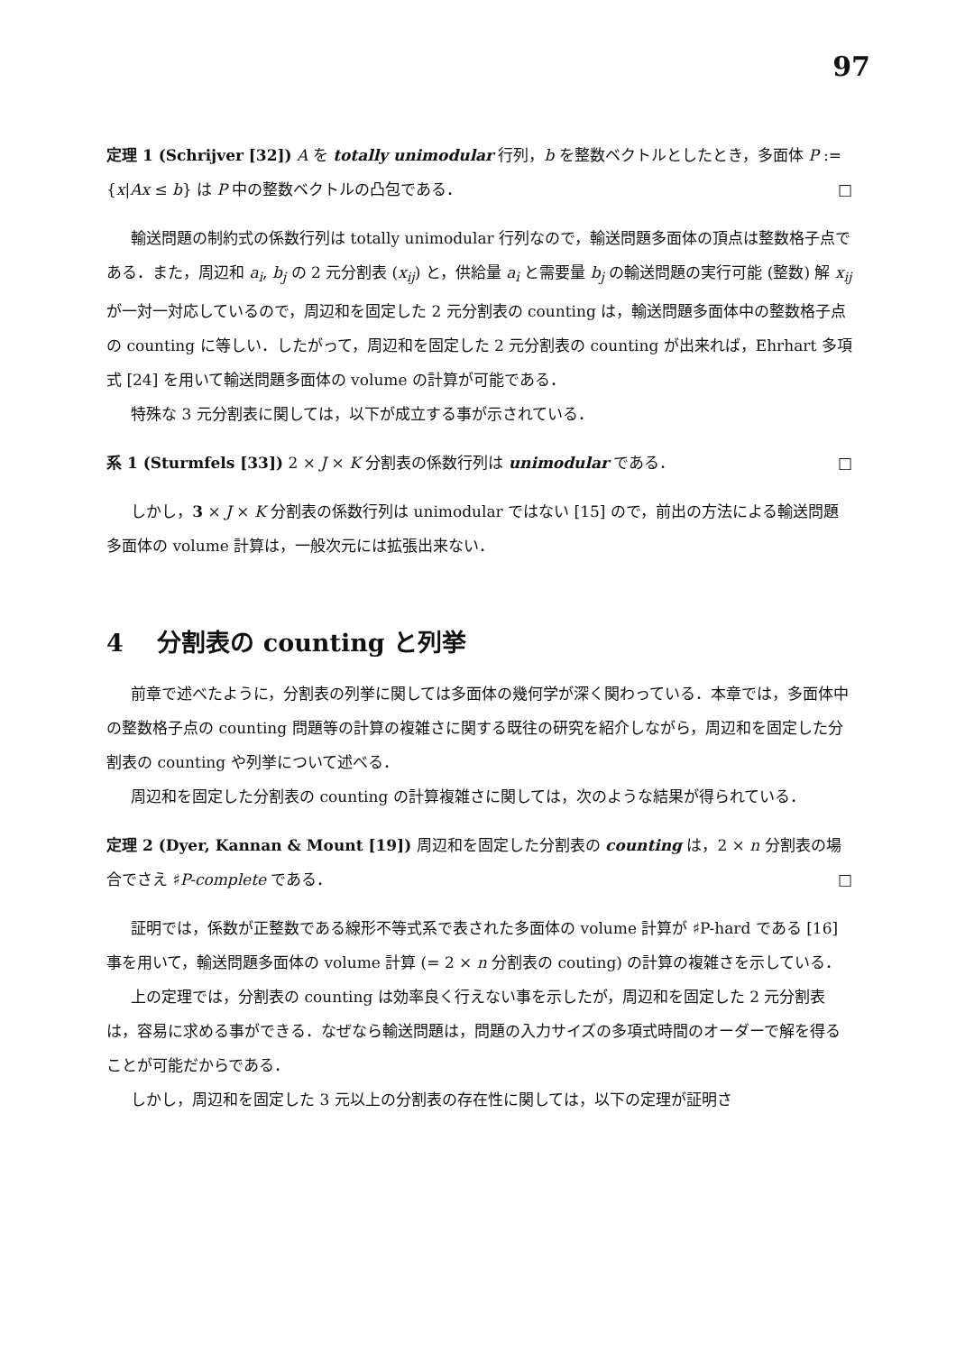97
定理 1 (Schrijver [32]) A を totally unimodular 行列，b を整数ベクトルとしたとき，多面体 P := {x|Ax ≤ b} は P 中の整数ベクトルの凸包である． □
輸送問題の制約式の係数行列は totally unimodular 行列なので，輸送問題多面体の頂点は整数格子点である．また，周辺和 a<sub>i</sub>, b<sub>j</sub> の 2 元分割表 (x<sub>ij</sub>) と，供給量 a<sub>i</sub> と需要量 b<sub>j</sub> の輸送問題の実行可能 (整数) 解 x<sub>ij</sub> が一対一対応しているので，周辺和を固定した 2 元分割表の counting は，輸送問題多面体中の整数格子点の counting に等しい．したがって，周辺和を固定した 2 元分割表の counting が出来れば，Ehrhart 多項式 [24] を用いて輸送問題多面体の volume の計算が可能である．
特殊な 3 元分割表に関しては，以下が成立する事が示されている．
系 1 (Sturmfels [33]) 2 × J × K 分割表の係数行列は unimodular である． □
しかし，3 × J × K 分割表の係数行列は unimodular ではない [15] ので，前出の方法による輸送問題多面体の volume 計算は，一般次元には拡張出来ない．
4 分割表の counting と列挙
前章で述べたように，分割表の列挙に関しては多面体の幾何学が深く関わっている．本章では，多面体中の整数格子点の counting 問題等の計算の複雑さに関する既往の研究を紹介しながら，周辺和を固定した分割表の counting や列挙について述べる．
周辺和を固定した分割表の counting の計算複雑さに関しては，次のような結果が得られている．
定理 2 (Dyer, Kannan & Mount [19]) 周辺和を固定した分割表の counting は，2 × n 分割表の場合でさえ ♯P-complete である． □
証明では，係数が正整数である線形不等式系で表された多面体の volume 計算が ♯P-hard である [16] 事を用いて，輸送問題多面体の volume 計算 (= 2 × n 分割表の couting) の計算の複雑さを示している．
上の定理では，分割表の counting は効率良く行えない事を示したが，周辺和を固定した 2 元分割表は，容易に求める事ができる．なぜなら輸送問題は，問題の入力サイズの多項式時間のオーダーで解を得ることが可能だからである．
しかし，周辺和を固定した 3 元以上の分割表の存在性に関しては，以下の定理が証明さ